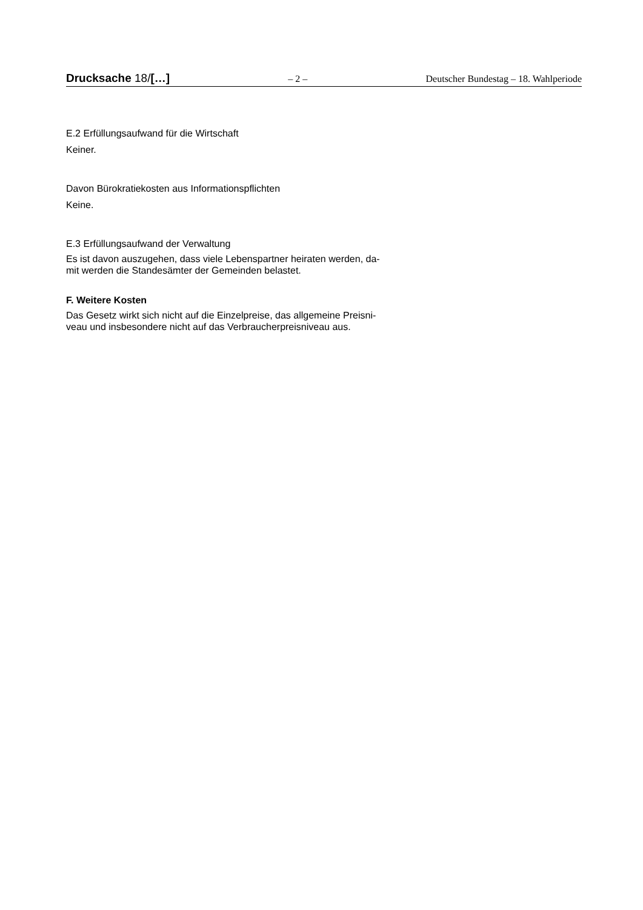Drucksache 18/[…] – 2 – Deutscher Bundestag – 18. Wahlperiode
E.2 Erfüllungsaufwand für die Wirtschaft
Keiner.
Davon Bürokratiekosten aus Informationspflichten
Keine.
E.3 Erfüllungsaufwand der Verwaltung
Es ist davon auszugehen, dass viele Lebenspartner heiraten werden, da-
mit werden die Standesämter der Gemeinden belastet.
F. Weitere Kosten
Das Gesetz wirkt sich nicht auf die Einzelpreise, das allgemeine Preisni-
veau und insbesondere nicht auf das Verbraucherpreisniveau aus.